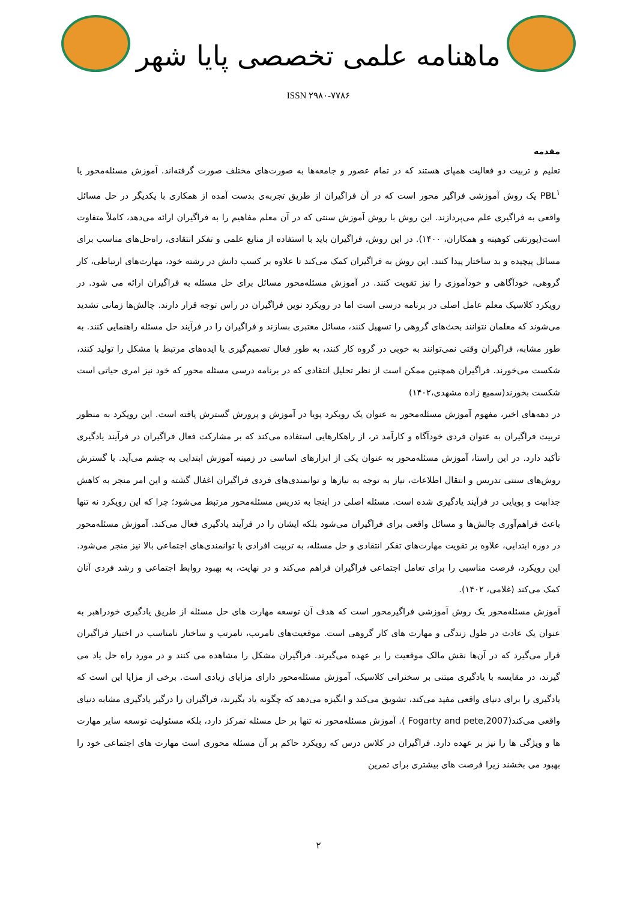ماهنامه علمی تخصصی پایا شهر
ISSN ۲۹۸۰-۷۷۸۶
مقدمه
تعلیم و تربیت دو فعالیت همپای هستند که در تمام عصور و جامعه‌ها به صورت‌های مختلف صورت گرفته‌اند. آموزش مسئله‌محور یا PBL<sup>۱</sup> یک روش آموزشی فراگیر محور است که در آن فراگیران از طریق تجربه‌ی بدست آمده از همکاری با یکدیگر در حل مسائل واقعی به فراگیری علم می‌پردازند. این روش با روش آموزش سنتی که در آن معلم مفاهیم را به فراگیران ارائه می‌دهد، کاملاً متفاوت است(پورتقی کوهبنه و همکاران، ۱۴۰۰). در این روش، فراگیران باید با استفاده از منابع علمی و تفکر انتقادی، راه‌حل‌های مناسب برای مسائل پیچیده و بد ساختار پیدا کنند. این روش به فراگیران کمک می‌کند تا علاوه بر کسب دانش در رشته خود، مهارت‌های ارتباطی، کار گروهی، خودآگاهی و خودآموزی را نیز تقویت کنند. در آموزش مسئله‌محور مسائل برای حل مسئله به فراگیران ارائه می شود. در رویکرد کلاسیک معلم عامل اصلی در برنامه درسی است اما در رویکرد نوین فراگیران در راس توجه قرار دارند. چالش‌ها زمانی تشدید می‌شوند که معلمان نتوانند بحث‌های گروهی را تسهیل کنند، مسائل معتبری بسازند و فراگیران را در فرآیند حل مسئله راهنمایی کنند. به طور مشابه، فراگیران وقتی نمی‌توانند به خوبی در گروه کار کنند، به طور فعال تصمیم‌گیری یا ایده‌های مرتبط با مشکل را تولید کنند، شکست می‌خورند. فراگیران همچنین ممکن است از نظر تحلیل انتقادی که در برنامه درسی مسئله محور که خود نیز امری حیاتی است شکست بخورند(سمیع زاده مشهدی،۱۴۰۲)
در دهه‌های اخیر، مفهوم آموزش مسئله‌محور به عنوان یک رویکرد پویا در آموزش و پرورش گسترش یافته است. این رویکرد به منظور تربیت فراگیران به عنوان فردی خودآگاه و کارآمد تر، از راهکارهایی استفاده می‌کند که بر مشارکت فعال فراگیران در فرآیند یادگیری تأکید دارد. در این راستا، آموزش مسئله‌محور به عنوان یکی از ابزارهای اساسی در زمینه آموزش ابتدایی به چشم می‌آید. با گسترش روش‌های سنتی تدریس و انتقال اطلاعات، نیاز به توجه به نیازها و توانمندی‌های فردی فراگیران اغفال گشته و این امر منجر به کاهش جذابیت و پویایی در فرآیند یادگیری شده است. مسئله اصلی در اینجا به تدریس مسئله‌محور مرتبط می‌شود؛ چرا که این رویکرد نه تنها باعث فراهم‌آوری چالش‌ها و مسائل واقعی برای فراگیران می‌شود بلکه ایشان را در فرآیند یادگیری فعال می‌کند. آموزش مسئله‌محور در دوره ابتدایی، علاوه بر تقویت مهارت‌های تفکر انتقادی و حل مسئله، به تربیت افرادی با توانمندی‌های اجتماعی بالا نیز منجر می‌شود. این رویکرد، فرصت مناسبی را برای تعامل اجتماعی فراگیران فراهم می‌کند و در نهایت، به بهبود روابط اجتماعی و رشد فردی آنان کمک می‌کند (غلامی، ۱۴۰۲).
آموزش مسئله‌محور یک روش آموزشی فراگیرمحور است که هدف آن توسعه مهارت های حل مسئله از طریق یادگیری خودراهبر به عنوان یک عادت در طول زندگی و مهارت های کار گروهی است. موقعیت‌های نامرتب، نامرتب و ساختار نامناسب در اختیار فراگیران قرار می‌گیرد که در آن‌ها نقش مالک موقعیت را بر عهده می‌گیرند. فراگیران مشکل را مشاهده می کنند و در مورد راه حل یاد می گیرند، در مقایسه با یادگیری مبتنی بر سخنرانی کلاسیک، آموزش مسئله‌محور دارای مزایای زیادی است. برخی از مزایا این است که یادگیری را برای دنیای واقعی مفید می‌کند، تشویق می‌کند و انگیزه می‌دهد که چگونه یاد بگیرند، فراگیران را درگیر یادگیری مشابه دنیای واقعی می‌کند(Fogarty and pete,2007 ). آموزش مسئله‌محور نه تنها بر حل مسئله تمرکز دارد، بلکه مسئولیت توسعه سایر مهارت ها و ویژگی ها را نیز بر عهده دارد. فراگیران در کلاس درس که رویکرد حاکم بر آن مسئله محوری است مهارت های اجتماعی خود را بهبود می بخشند زیرا فرصت های بیشتری برای تمرین
۲